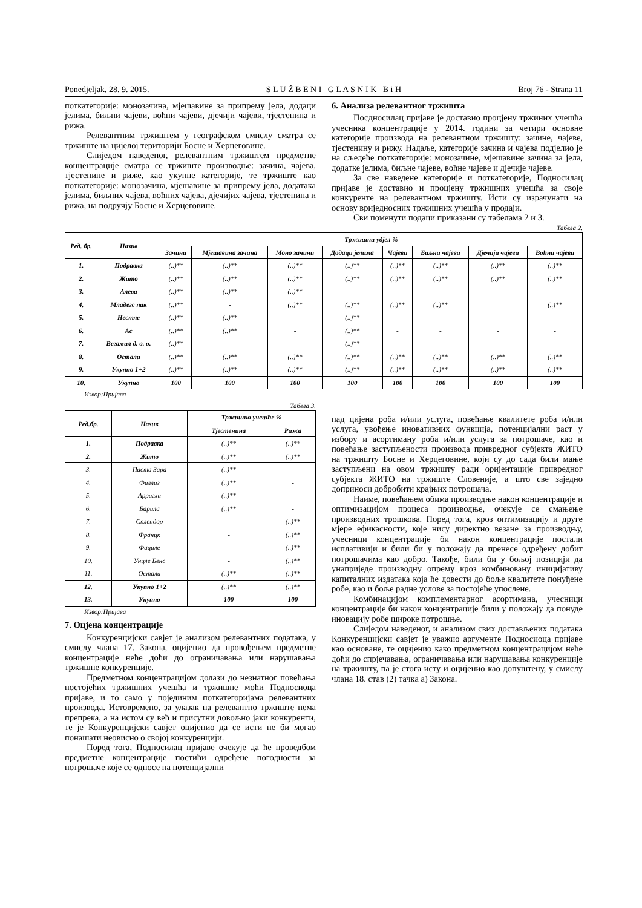Ponedjeljak, 28. 9. 2015. S L U Ž B E N I G L A S N I K B i H Broj 76 - Strana 11
поткатегорије: монозачина, мјешавине за припрему јела, додаци јелима, биљни чајеви, воћни чајеви, дјечији чајеви, тјестенина и рижа.
Релевантним тржиштем у географском смислу сматра се тржиште на цијелој територији Босне и Херцеговине.
Слиједом наведеног, релевантним тржиштем предметне концентрације сматра се тржиште производње: зачина, чајева, тјестенине и риже, као укупне категорије, те тржиште као поткатегорије: монозачина, мјешавине за припрему јела, додатака јелима, биљних чајева, воћних чајева, дјечијих чајева, тјестенина и рижа, на подручју Босне и Херцеговине.
6. Анализа релевантног тржишта
Посдносилац пријаве је доставио процјену тржиних учешћа учесника концентрације у 2014. години за четири основне категорије производа на релевантном тржишту: зачине, чајеве, тјестенину и рижу. Надаље, категорије зачина и чајева подјелио је на сљедеће поткатегорије: монозачине, мјешавине зачина за јела, додатке јелима, биљне чајеве, воћне чајеве и дјечије чајеве.
За све наведене категорије и поткатегорије, Подносилац пријаве је доставио и процјену тржишних учешћа за своје конкуренте на релевантном тржишту. Исти су израчунати на основу вриједносних тржишних учешћа у продаји.
Сви поменути подаци приказани су табелама 2 и 3.
Табела 2.
| Ред. бр. | Назив | Тржишни удјел % | | | | | | | |
| --- | --- | --- | --- | --- | --- | --- | --- | --- | --- |
| | | Зачини | Мјешавина зачина | Моно зачини | Додаци јелима | Чајеви | Биљни чајеви | Дјечији чајеви | Воћни чајеви |
| 1. | Подравка | (..)** | (..)** | (..)** | (..)** | (..)** | (..)** | (..)** | (..)** |
| 2. | Жито | (..)** | (..)** | (..)** | (..)** | (..)** | (..)** | (..)** | (..)** |
| 3. | Алева | (..)** | (..)** | (..)** | - | - | - | - | - |
| 4. | Младегс пак | (..)** | - | (..)** | (..)** | (..)** | (..)** | | (..)** |
| 5. | Нестле | (..)** | (..)** | - | (..)** | - | - | - | - |
| 6. | Ас | (..)** | (..)** | - | (..)** | - | - | - | - |
| 7. | Вегамил д. о. о. | (..)** | - | - | (..)** | - | - | - | - |
| 8. | Остали | (..)** | (..)** | (..)** | (..)** | (..)** | (..)** | (..)** | (..)** |
| 9. | Укупно 1+2 | (..)** | (..)** | (..)** | (..)** | (..)** | (..)** | (..)** | (..)** |
| 10. | Укупно | 100 | 100 | 100 | 100 | 100 | 100 | 100 | 100 |
Извор:Пријава
Табела 3.
| Ред.бр. | Назив | Тржишно учешће % | |
| --- | --- | --- | --- |
| | | Тјестенина | Рижа |
| 1. | Подравка | (..)** | (..)** |
| 2. | Жито | (..)** | (..)** |
| 3. | Паста Зара | (..)** | - |
| 4. | Филлиз | (..)** | - |
| 5. | Арригхи | (..)** | - |
| 6. | Барила | (..)** | - |
| 7. | Сплендор | - | (..)** |
| 8. | Францк | - | (..)** |
| 9. | Фациле | - | (..)** |
| 10. | Унцле Бенс | - | (..)** |
| 11. | Остали | (..)** | (..)** |
| 12. | Укупно 1+2 | (..)** | (..)** |
| 13. | Укупно | 100 | 100 |
Извор:Пријава
7. Оцјена концентрације
Конкуренцијски савјет је анализом релевантних података, у смислу члана 17. Закона, оцијенио да провођењем предметне концентрације неће доћи до ограничавања или нарушавања тржишне конкуренције.
Предметном концентрацијом долази до незнатног повећања постојећих тржишних учешћа и тржишне моћи Подносиоца пријаве, и то само у појединим поткатегоријама релевантних производа. Истовремено, за улазак на релевантно тржиште нема препрека, а на истом су већ и присутни довољно јаки конкуренти, те је Конкуренцијски савјет оцијенио да се исти не би могао понашати неовисно о својој конкуренцији.
Поред тога, Подносилац пријаве очекује да ће проведбом предметне концентрације постићи одређене погодности за потрошаче које се односе на потенцијални
пад цијена роба и/или услуга, повећање квалитете роба и/или услуга, увођење иновативних функција, потенцијални раст у избору и асортиману роба и/или услуга за потрошаче, као и повећање заступљености производа привредног субјекта ЖИТО на тржишту Босне и Херцеговине, који су до сада били мање заступљени на овом тржишту ради оријентације привредног субјекта ЖИТО на тржиште Словеније, а што све заједно доприноси добробити крајњих потрошача.
Наиме, повећањем обима производње након концентрације и оптимизацијом процеса производње, очекује се смањење производних трошкова. Поред тога, кроз оптимизацију и друге мјере ефикасности, које нису директно везане за производњу, учесници концентрације би након концентрације постали исплативији и били би у положају да пренесе одређену добит потрошачима као добро. Такође, били би у бољој позицији да унаприједе производну опрему кроз комбиновану иницијативу капиталних издатака која ће довести до боље квалитете понуђене робе, као и боље радне услове за постојеће упослене.
Комбинацијом комплементарног асортимана, учесници концентрације би након концентрације били у положају да понуде иновацију робе широке потрошње.
Слиједом наведеног, и анализом свих достављених података Конкуренцијски савјет је уважио аргументе Подносиоца пријаве као основане, те оцијенио како предметном концентрацијом неће доћи до спрјечавања, ограничавања или нарушавања конкуренције на тржишту, па је стога исту и оцијенио као допуштену, у смислу члана 18. став (2) тачка а) Закона.